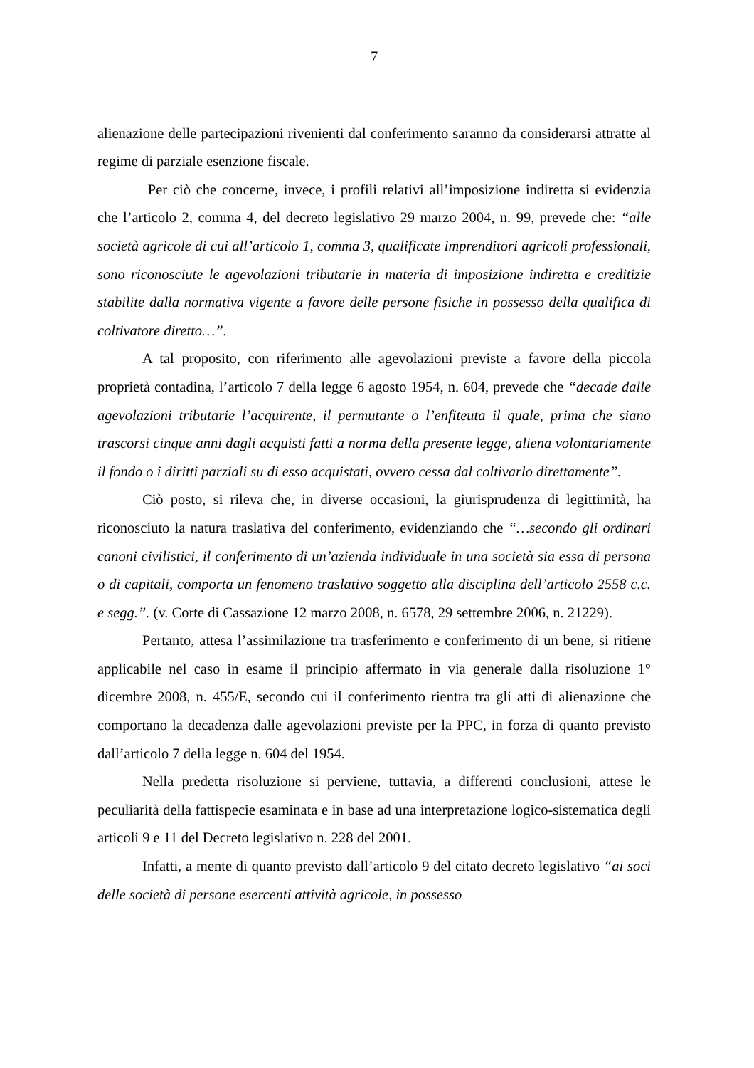7
alienazione delle partecipazioni rivenienti dal conferimento saranno da considerarsi attratte al regime di parziale esenzione fiscale.
Per ciò che concerne, invece, i profili relativi all’imposizione indiretta si evidenzia che l’articolo 2, comma 4, del decreto legislativo 29 marzo 2004, n. 99, prevede che: “alle società agricole di cui all’articolo 1, comma 3, qualificate imprenditori agricoli professionali, sono riconosciute le agevolazioni tributarie in materia di imposizione indiretta e creditizie stabilite dalla normativa vigente a favore delle persone fisiche in possesso della qualifica di coltivatore diretto…”.
A tal proposito, con riferimento alle agevolazioni previste a favore della piccola proprietà contadina, l’articolo 7 della legge 6 agosto 1954, n. 604, prevede che “decade dalle agevolazioni tributarie l’acquirente, il permutante o l’enfiteuta il quale, prima che siano trascorsi cinque anni dagli acquisti fatti a norma della presente legge, aliena volontariamente il fondo o i diritti parziali su di esso acquistati, ovvero cessa dal coltivarlo direttamente”.
Ciò posto, si rileva che, in diverse occasioni, la giurisprudenza di legittimità, ha riconosciuto la natura traslativa del conferimento, evidenziando che “…secondo gli ordinari canoni civilistici, il conferimento di un’azienda individuale in una società sia essa di persona o di capitali, comporta un fenomeno traslativo soggetto alla disciplina dell’articolo 2558 c.c. e segg.”. (v. Corte di Cassazione 12 marzo 2008, n. 6578, 29 settembre 2006, n. 21229).
Pertanto, attesa l’assimilazione tra trasferimento e conferimento di un bene, si ritiene applicabile nel caso in esame il principio affermato in via generale dalla risoluzione 1° dicembre 2008, n. 455/E, secondo cui il conferimento rientra tra gli atti di alienazione che comportano la decadenza dalle agevolazioni previste per la PPC, in forza di quanto previsto dall’articolo 7 della legge n. 604 del 1954.
Nella predetta risoluzione si perviene, tuttavia, a differenti conclusioni, attese le peculiarità della fattispecie esaminata e in base ad una interpretazione logico-sistematica degli articoli 9 e 11 del Decreto legislativo n. 228 del 2001.
Infatti, a mente di quanto previsto dall’articolo 9 del citato decreto legislativo “ai soci delle società di persone esercenti attività agricole, in possesso